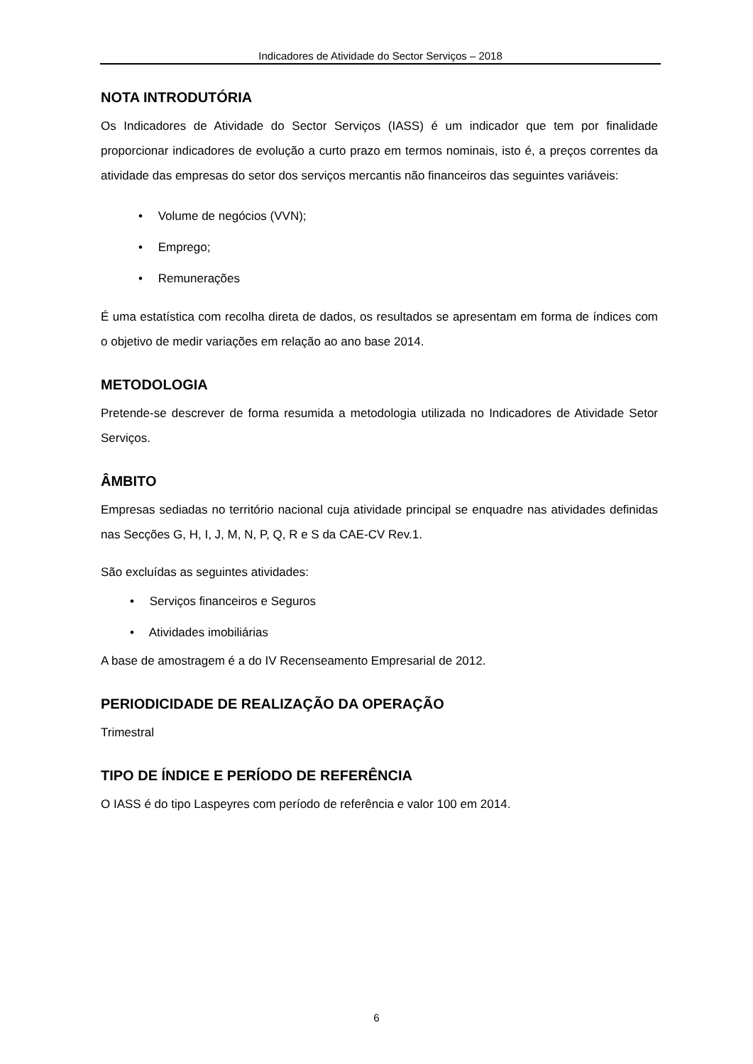Indicadores de Atividade do Sector Serviços – 2018
NOTA INTRODUTÓRIA
Os Indicadores de Atividade do Sector Serviços (IASS) é um indicador que tem por finalidade proporcionar indicadores de evolução a curto prazo em termos nominais, isto é, a preços correntes da atividade das empresas do setor dos serviços mercantis não financeiros das seguintes variáveis:
• Volume de negócios (VVN);
• Emprego;
• Remunerações
É uma estatística com recolha direta de dados, os resultados se apresentam em forma de índices com o objetivo de medir variações em relação ao ano base 2014.
METODOLOGIA
Pretende-se descrever de forma resumida a metodologia utilizada no Indicadores de Atividade Setor Serviços.
ÂMBITO
Empresas sediadas no território nacional cuja atividade principal se enquadre nas atividades definidas nas Secções G, H, I, J, M, N, P, Q, R e S da CAE-CV Rev.1.
São excluídas as seguintes atividades:
• Serviços financeiros e Seguros
• Atividades imobiliárias
A base de amostragem é a do IV Recenseamento Empresarial de 2012.
PERIODICIDADE DE REALIZAÇÃO DA OPERAÇÃO
Trimestral
TIPO DE ÍNDICE E PERÍODO DE REFERÊNCIA
O IASS é do tipo Laspeyres com período de referência e valor 100 em 2014.
6